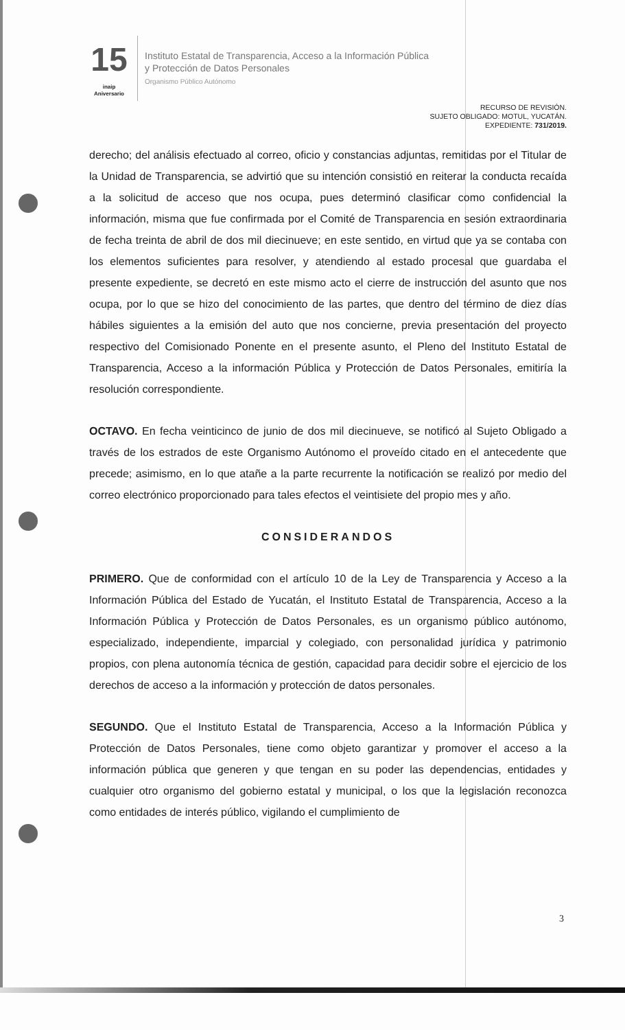15
inaip
Aniversario
Instituto Estatal de Transparencia, Acceso a la Información Pública
y Protección de Datos Personales
Organismo Público Autónomo
RECURSO DE REVISIÓN.
SUJETO OBLIGADO: MOTUL, YUCATÁN.
EXPEDIENTE: 731/2019.
derecho; del análisis efectuado al correo, oficio y constancias adjuntas, remitidas por el Titular de la Unidad de Transparencia, se advirtió que su intención consistió en reiterar la conducta recaída a la solicitud de acceso que nos ocupa, pues determinó clasificar como confidencial la información, misma que fue confirmada por el Comité de Transparencia en sesión extraordinaria de fecha treinta de abril de dos mil diecinueve; en este sentido, en virtud que ya se contaba con los elementos suficientes para resolver, y atendiendo al estado procesal que guardaba el presente expediente, se decretó en este mismo acto el cierre de instrucción del asunto que nos ocupa, por lo que se hizo del conocimiento de las partes, que dentro del término de diez días hábiles siguientes a la emisión del auto que nos concierne, previa presentación del proyecto respectivo del Comisionado Ponente en el presente asunto, el Pleno del Instituto Estatal de Transparencia, Acceso a la información Pública y Protección de Datos Personales, emitiría la resolución correspondiente.
OCTAVO. En fecha veinticinco de junio de dos mil diecinueve, se notificó al Sujeto Obligado a través de los estrados de este Organismo Autónomo el proveído citado en el antecedente que precede; asimismo, en lo que atañe a la parte recurrente la notificación se realizó por medio del correo electrónico proporcionado para tales efectos el veintisiete del propio mes y año.
CONSIDERANDOS
PRIMERO. Que de conformidad con el artículo 10 de la Ley de Transparencia y Acceso a la Información Pública del Estado de Yucatán, el Instituto Estatal de Transparencia, Acceso a la Información Pública y Protección de Datos Personales, es un organismo público autónomo, especializado, independiente, imparcial y colegiado, con personalidad jurídica y patrimonio propios, con plena autonomía técnica de gestión, capacidad para decidir sobre el ejercicio de los derechos de acceso a la información y protección de datos personales.
SEGUNDO. Que el Instituto Estatal de Transparencia, Acceso a la Información Pública y Protección de Datos Personales, tiene como objeto garantizar y promover el acceso a la información pública que generen y que tengan en su poder las dependencias, entidades y cualquier otro organismo del gobierno estatal y municipal, o los que la legislación reconozca como entidades de interés público, vigilando el cumplimiento de
3